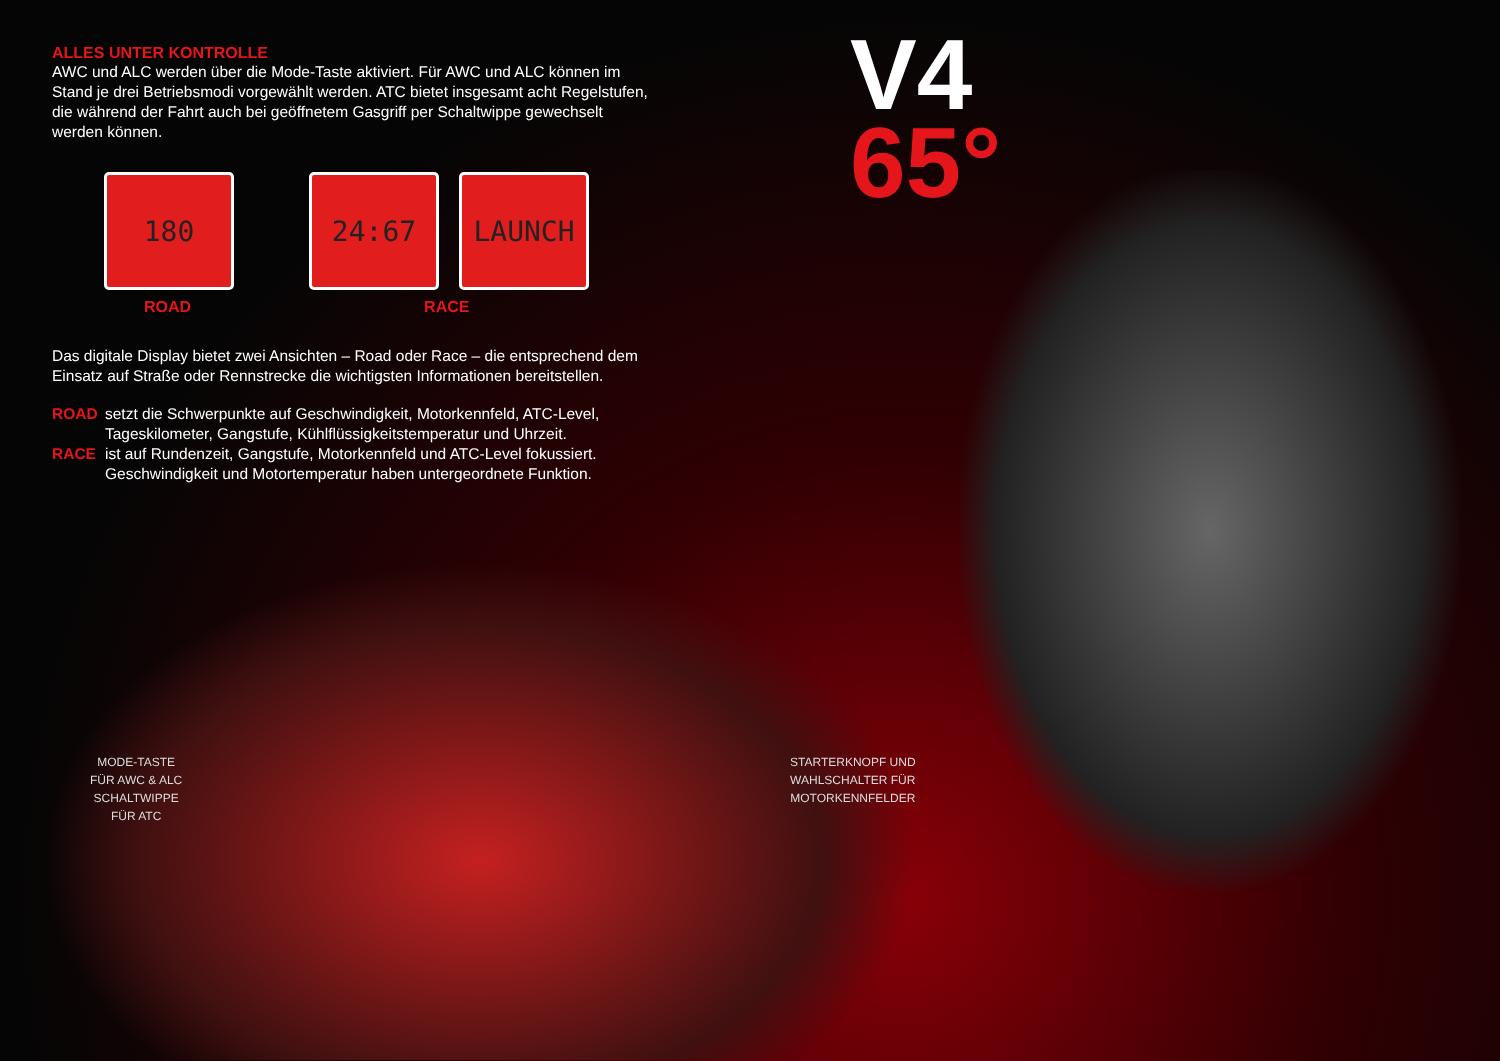ALLES UNTER KONTROLLE
AWC und ALC werden über die Mode-Taste aktiviert. Für AWC und ALC können im Stand je drei Betriebsmodi vorgewählt werden. ATC bietet insgesamt acht Regelstufen, die während der Fahrt auch bei geöffnetem Gasgriff per Schaltwippe gewechselt werden können.
180 24:67 LAUNCH
ROAD RACE
Das digitale Display bietet zwei Ansichten – Road oder Race – die entsprechend dem Einsatz auf Straße oder Rennstrecke die wichtigsten Informationen bereitstellen.
ROAD setzt die Schwerpunkte auf Geschwindigkeit, Motorkennfeld, ATC-Level, Tageskilometer, Gangstufe, Kühlflüssigkeitstemperatur und Uhrzeit.
RACE ist auf Rundenzeit, Gangstufe, Motorkennfeld und ATC-Level fokussiert. Geschwindigkeit und Motortemperatur haben untergeordnete Funktion.
V4
65°
MODE-TASTE
FÜR AWC & ALC
SCHALTWIPPE
FÜR ATC
STARTERKNOPF UND
WAHLSCHALTER FÜR
MOTORKENNFELDER